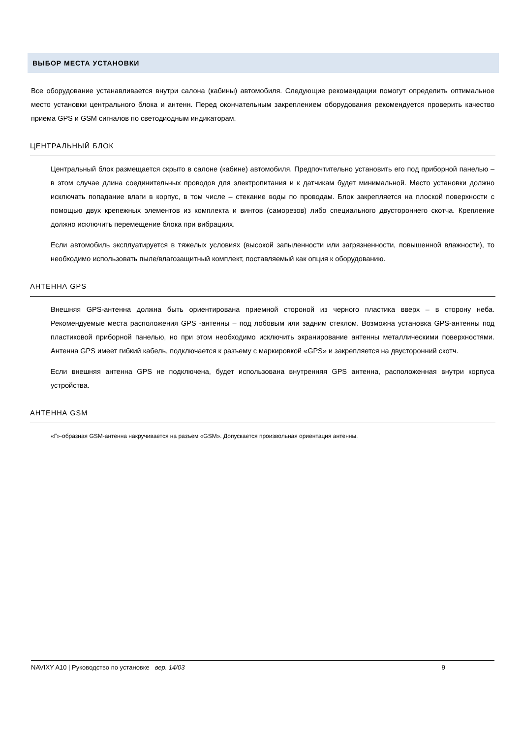ВЫБОР МЕСТА УСТАНОВКИ
Все оборудование устанавливается внутри салона (кабины) автомобиля. Следующие рекомендации помогут определить оптимальное место установки центрального блока и антенн. Перед окончательным закреплением оборудования рекомендуется проверить качество приема GPS и GSM сигналов по светодиодным индикаторам.
ЦЕНТРАЛЬНЫЙ БЛОК
Центральный блок размещается скрыто в салоне (кабине) автомобиля. Предпочтительно установить его под приборной панелью – в этом случае длина соединительных проводов для электропитания и к датчикам будет минимальной. Место установки должно исключать попадание влаги в корпус, в том числе – стекание воды по проводам. Блок закрепляется на плоской поверхности с помощью двух крепежных элементов из комплекта и винтов (саморезов) либо специального двустороннего скотча. Крепление должно исключить перемещение блока при вибрациях.
Если автомобиль эксплуатируется в тяжелых условиях (высокой запыленности или загрязненности, повышенной влажности), то необходимо использовать пыле/влагозащитный комплект, поставляемый как опция к оборудованию.
АНТЕННА GPS
Внешняя GPS-антенна должна быть ориентирована приемной стороной из черного пластика вверх – в сторону неба. Рекомендуемые места расположения GPS -антенны – под лобовым или задним стеклом. Возможна установка GPS-антенны под пластиковой приборной панелью, но при этом необходимо исключить экранирование антенны металлическими поверхностями. Антенна GPS имеет гибкий кабель, подключается к разъему с маркировкой «GPS» и закрепляется на двусторонний скотч.
Если внешняя антенна GPS не подключена, будет использована внутренняя GPS антенна, расположенная внутри корпуса устройства.
АНТЕННА GSM
«Г»-образная GSM-антенна накручивается на разъем «GSM». Допускается произвольная ориентация антенны.
NAVIXY A10 | Руководство по установке вер. 14/03 9